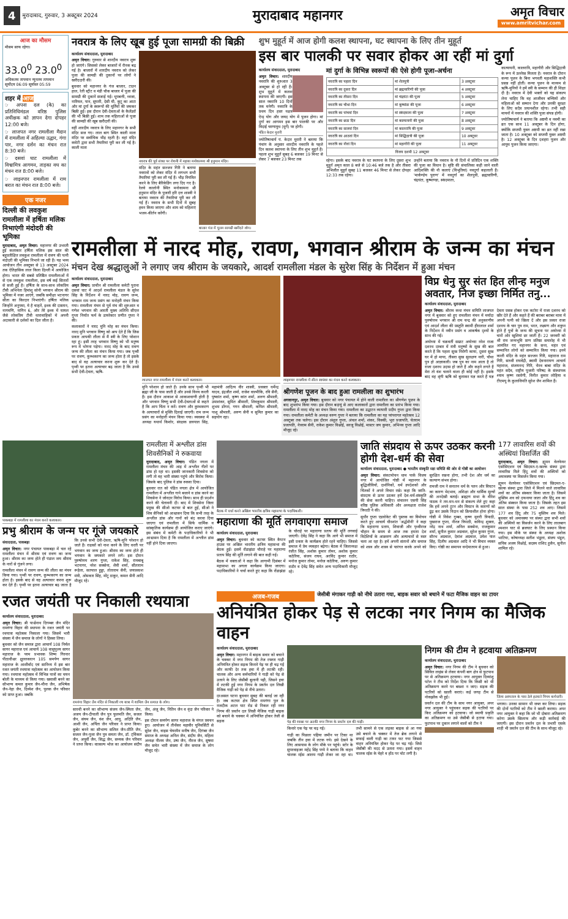4 मुरादाबाद, गुरुवार, 3 अक्टूबर 2024
मुरादाबाद महानगर अमृत विचार
www.amritvichar.com
आज का मौसम
मौसम साफ रहेगा।
33.0<sup>0</sup> 23.0<sup>0</sup>
अधिकतम तापमान न्यूनतम तापमान
सूर्योदय 06:09 सूर्यास्त 05:59
शहर में आज
☞ अपना दल (के) का प्रतिनिधिमंडल वरिष्ठ पुलिस अधीक्षक को ज्ञापन देगा दोपहर 12:00 बजे।
☞ लाजपत नगर रामलीला मैदान में रामलीला में अहिल्या उद्धार, गंगा पार, नगर दर्शन का मंचन रात 8:30 बजे।
☞ दसवां घाट रामलीला में विश्वामित्र आगमन, ताड़का वध का मंचन रात 8:00 बजे।
☞ लाइनपार रामलीला में राम बरात का मंचन रात 8:00 बजे।
एक नजर
दिल्ली की लवकुश रामलीला में हर्षिता मलिक निभाएंगी मंदोदरी की भूमिका
मुरादाबाद, अमृत विचार: महानगर की उभरती हुई कलाकार हर्षिता मलिक इस साल की बहुप्रतीक्षित लवकुश रामलीला में रावण की पत्नी मंदोदरी की भूमिका निभाने जा रही हैं। यह भव्य आयोजन तीन अक्टूबर से 13 अक्टूबर 2024 तक ऐतिहासिक लाल किला दिल्ली में आयोजित होगा। भारत की सबसे प्रतिष्ठित रामलीलाओं में से एक लवकुश रामलीला, इस वर्ष कई सितारों से सजी हुई है। हर्षिता के साथ-साथ लोकप्रिय टीवी अभिनेता हिमांशु सोनी भगवान श्रीराम की भूमिका में नजर आएंगे, जबकि समीक्षा भटनागर सीता का किरदार निभाएंगी। हर्षिता मलिक जिन्होंने अनुपमा, ये है चाहतें, इश्क की दास्तान, नागमणि, नागिन 6, और तेरे इश्क में घायल जैसे लोकप्रिय टीवी धारावाहिकों में अपनी अदाकारी से दर्शकों का दिल जीता है।
नवरात्र के लिए खूब हुई पूजा सामग्री की बिक्री
कार्यालय संवाददाता, मुरादाबाद
अमृत विचार: गुरुवार से शारदीय नवरात्र शुरू हो जाएंगे। जिसको लेकर बाजारों में रौनक बढ़ गई है। बाजारों में शारदीय नवरात्र को लेकर पूजा की सामग्री की दुकानों पर लोगों ने खरीददारी की।
बुधवार को महानगर के गंज बाजार, टाउन हाल, रेती स्ट्रीट व मंडी चौक बाजार में पूजा की सामग्री की दुकानें सजाई गई। धूपबत्ती, ध्वजा, नारियल, पान, सुपारी, देसी घी, कूटू का आटा और मां दुर्गा के स्वरूपों की मूर्तियों की जमकर बिक्री हुई। इस दौरान देवी-देवताओं के कैलेंडरों की भी बिक्री हुई। शाम तक महिलाओं से पूजा की सामग्री की खूब खरीदारी की।
वहीं शारदीय नवरात्र के लिए महानगर के सभी मंदिर सज गए। लाल बाग स्थित काली माता मंदिर पर सर्वाधिक भीड़ रहती है। वहां मंदिर कमेटी द्वारा सभी तैयारियां पूरी कर ली गई है। काली माता
नवरात्र की पूर्व संध्या पर रोशनी में नहाया मनोकामना श्री हनुमान मंदिर।
मंदिर के महंत सज्जन गिरि ने बताया नवरात्रों को लेकर मंदिर में लगभग सभी तैयारियां पूरी कर ली गई हैं। भीड़ नियंत्रित करने के लिए बैरिकेडिंग लगा दिए गए है। रेलवे कालोनी स्थित मनोकामना श्री हनुमान मंदिर के पुजारी हरि दत्त शास्त्री ने बताया नवरात्र की तैयारियां पूरी कर ली गई हैं। नवरात्र के सभी दिनों में सुबह हवन किया जाएगा और शाम को महिलाएं भजन-कीर्तन करेंगी।
बाजार गंज में पूजन सामग्री खरीदते लोग।
शुभ मुहूर्त में आज होगी कलश स्थापना, घट स्थापना के लिए तीन मुहूर्त
इस बार पालकी पर सवार होकर आ रहीं मां दुर्गा
कार्यालय संवाददाता, मुरादाबाद
अमृत विचार: शारदीय नवरात्रि की शुरुआत 3 अक्टूबर से हो रही हैं। शुभ मुहूर्त में कलश स्थापना की जाएगी। इस साल नवरात्रि 10 दिनों तक मनेगी। नवरात्रि के प्रथम दिन हस्त नक्षत्र ऐन्द्र योग और जयद योग में पूजन होगा। मां दुर्गा का आगमन इस बार पालकी पर और विदाई चरणायुध (मुर्गे) पर होगी।
पंडित केदार मुरारी
ज्योतिषाचार्य पं. केदार मुरारी ने बताया कि पंचांग के अनुसार शारदीय नवरात्रि के पहले दिन कलश स्थापना के लिए तीन शुभ मुहूर्त हैं। पहला शुभ मुहूर्त सुबह 6 बजकर 19 मिनट से लेकर 7 बजकर 23 मिनट तक
मां दुर्गा के विभिन्न स्वरूपों की ऐसे होगी पूजा-अर्चना
| नवरात्रि का पहला दिन | मां शैलपुत्री | 3 अक्टूबर |
| नवरात्रि का दूसरा दिन | मां ब्रह्मचारिणी की पूजा | 4 अक्टूबर |
| नवरात्रि का तीसरा दिन | मां चंद्रघंटा की पूजा | 5 अक्टूबर |
| नवरात्रि का चौथा दिन | मां कूष्मांडा की पूजा | 6 अक्टूबर |
| नवरात्रि का पांचवां दिन | मां स्कंदमाता की पूजा | 7 अक्टूबर |
| नवरात्रि का छठा दिन | मां कात्यायनी की पूजा | 8 अक्टूबर |
| नवरात्रि का सातवां दिन | मां कालरात्रि की पूजा | 9 अक्टूबर |
| नवरात्रि का आठवां दिन | मां सिद्धिदात्री की पूजा | 10 अक्टूबर |
| नवरात्रि का नौवां दिन | मां महागौरी की पूजा | 11 अक्टूबर |
| विजय दशमी 12 अक्टूबर | | |
रहेगा। इसके बाद नवरात्र के घट स्थापना के लिए दूसरा शुभ मुहूर्त अमृत काल 8 बजे से 10:46 बजे तक है और तीसरा अभिजीत मुहूर्त सुबह 11 बजकर 46 मिनट से लेकर दोपहर 12:33 तक रहेगा।
उन्होंने बताया कि नवरात्र के नौ दिनों में प्रतिदिन एक शक्ति की पूजा का विधान है। सृष्टि की संचालिका कही जाने वाली आदिशक्ति की नौ कलाएं (विभूतियां) नवदुर्गा कहलाती हैं। 'मार्कण्डेय पुराण' में नवदुर्गा का शैलपुत्री, ब्रह्मचारिणी, चंद्रघंटा, कूष्माण्डा, स्कंदमाता,
कात्यायनी, कालरात्रि, महागौरी और सिद्धिदात्री के रूप में उल्लेख मिलता है। नवरात्र के दौरान कन्या पूजन के बिना भगवती महाशक्ति कभी प्रसन्न नहीं होतीं। कन्या पूजन के माध्यम से ऋषि-मुनियों ने हमें स्त्री के सम्मान की ही शिक्षा दी है। नवरात्र में देवी भक्तों को यह संकल्प लेना चाहिए कि वह आजीवन बच्चियों और महिलाओं को सम्मान देगा और उनकी सुरक्षा के लिए सदैव प्रयत्नशील रहेगा। तभी सही मायनों में नवरात्र की शक्ति पूजा संपन्न होगी।
ज्योतिषाचार्य ने बताया कि अष्टमी व नवमी का व्रत एक साथ 11 अक्टूबर के दिन होगा, क्योंकि सप्तमी युक्त अष्टमी का व्रत नहीं रखा जाता है। 10 अक्टूबर को सप्तमी युक्त अष्टमी है। 12 अक्टूबर के दिन दशहरा पूजन और आयुध पूजन किया जाएगा।
रामलीला में नारद मोह, रावण, भगवान श्रीराम के जन्म का मंचन
मंचन देख श्रद्धालुओं ने लगाए जय श्रीराम के जयकारे, आदर्श रामलीला मंडल के सुरेश सिंह के निर्देशन में हुआ मंचन
कार्यालय संवाददाता, मुरादाबाद
अमृत विचार: प्राचीन श्री रामलीला कमेटी पुराना दसवां घाट में आदर्श रामलीला मंडल के सुरेश सिंह के निर्देशन में नारद मोह, रावण जन्म, भगवान राम जन्म प्रसंग का मनोहरी मंचन किया गया। रामलीला मंचन से पूर्व मंच की शुरुआत व गणेश भगवान की आरती मुख्य अतिथि सीएल गुप्ता निर्यात फर्म के डायरेक्टर प्रणीत गुप्ता ने की।
कलाकारों ने नारद मुनि मोह का मंचन किया। नारद मुनि भगवान विष्णु को श्राप देते हैं कि जिस प्रकार आपकी लीला से मैं स्त्री के लिए परेशान रहा हूं। इसी तरह भगवान विष्णु को भी मनुष्य रूप में भोगना पड़ेगा। नारद मोह के बाद रावण जन्म की लीला का मंचन किया गया। जब पृथ्वी पर रावण, कुम्भकरण का जन्म होता है तो इसके बाद से वह अत्याचार करना शुरू कर देते हैं। पृथ्वी पर इतना अत्याचार बढ़ जाता है कि उनसे सभी देवी-देवता, ऋषि-
लाजपत नगर रामलीला में मंचन करते कलाकार।
लाइनपार रामलीला में सीता स्वयंवर का मंचन करते कलाकार।
मुनि परेशान हो जाते हैं। उनके साथ पृथ्वी भी ब्रह्मा जी के पास जाती हैं और उनसे विनय करती हैं। इस दौरान आकाश से आकाशवाणी होती है और भगवान विष्णु सभी देवी-देवताओं से कहते हैं कि आप चिंता न करें। रावण और कुम्भकरण के अत्याचारों से मुक्ति दिलाई जाएगी। राम जन्म प्रसंग का मनोहारी मंचन किया गया। व्यवस्था में अध्यक्ष यथार्थ किशोर, संरक्षक छत्रपाल सिंह, महामंत्री आदित्य वीर शास्त्री, प्रवक्ता धर्मेन्द्र यादव, इंद्रजीत शर्मा, राजेश वाल्मीकि, रवि सैनी, पुष्कांत शर्मा, कृष्ण कांत शर्मा, अरुण श्रीमाली, उमाशंकर, सुमित श्रीमाली, शिवकुमार श्रीमाली, शुभम डोंगरा, गगन श्रीमाली, कपिल श्रीमाली, पाशु श्रीमाली, अरुण सैनी व सुमित कुमार का सहयोग रहा।
श्रीगणेश पूजन के बाद हुआ रामलीला का शुभारंभ
अगवानपुर, अमृत विचार: बुधवार को नगर पंचायत में होने वाली रामलीला का श्रीगणेश पूजन के बाद शुभारंभ किया गया। इस दौरान बदायूं से आए कलाकारों द्वारा रामलीला का प्रारंभ किया गया। रामलीला में नारद मोह का मंचन किया गया। रामलीला का उद्घाटन व्यापारी प्रदीप गुप्ता द्वारा किया गया। रामलीला कमेटी के अध्यक्ष वरुण गुप्ता ने बताया कि रामलीला का यह परंपरागत महोत्सव 12 अक्टूबर तक चलेगा। इस दौरान अंशुल गुप्ता, अंचल शर्मा, शंकर, विक्की, भूरा प्रजापति, चेतराम प्रजापति, नेत्रराम सैनी, राकेश कुमार विश्नोई, सरजू विश्नोई, मास्टर जय कुमार, अभिनव गुप्ता आदि मौजूद रहे।
विप्र धेनु सुर संत हित लीन्ह मनुज अवतार, निज इच्छा निर्मित तनु...
कार्यालय संवाददाता, मुरादाबाद
अमृत विचार: श्रीराम कथा मंचन समिति लाजपत नगर में बुधवार को हुए रामलीला मंचन में मर्यादा पुरुषोत्तम भगवान श्री राम चन्द्र की अनुकरणीय एवं आदर्श लीला की प्रस्तुति स्वामी हीरालाल शर्मा के निर्देशन में नवीन प्रसंग व आकर्षक दृश्यों के साथ की गई।
अयोध्या में चक्रवर्ती सम्राट अयोध्या नरेश राजा दशरथ दरबार में मंत्री मनुष्यों के सुख की बात करते हैं कि पहला सुख निरोगी काया, दूसरा सुख घर में हो माया, तीसरा सुख सुलक्षण नारी, चौथा पुत्र हो आज्ञाकारी। जब पुत्र का नाम आता है तो राजा दशरथ उदास हो जाते हैं और कहने लगते हैं मेरा तो वंश चलाने वाला ही कोई नहीं है। इसके बाद वह श्रृंगी ऋषि को बुलाकर यज्ञ करते हैं यज्ञ देवता प्रसन्न होकर एक कटोरा में राजा दशरथ को खीर देते हैं और कहते हैं की बराबर बराबर मात्रा में अपनी पत्नी को खिला दें और इस प्रकार राजा दशरथ के चार पुत्र राम, भरत, लक्ष्मण और शत्रुघ्न होते हैं पुत्रों के जन्म की सूचना पर अयोध्या में चारों ओर खुशियां छा जाती हैं। 22 जनवरी को श्री राम जन्मभूमि प्राण प्रतिष्ठा समारोह में भी आमंत्रित गए महानगर के सन्त, महंत एवं सम्मानित लोगों को सम्मानित किया गया। इनमें काली मंदिर के महंत सज्जन गिरि, महाराज राम गिरि, साध्वी राघवेंद्री, स्वामी देवनारायण आचार्य महाराज, संजयनन्द गिरि, भैरव बाबा मंदिर के महंत सदैव, राष्ट्रीय पुजारी परिषद के संस्थापक श्याम कृष्ण रस्तोगी, विनीत कुमार लोहिया व टीएमयू के कुलाधिपति सुरेश जैन शामिल हैं।
पाकबड़ा में रामलीला का मंचन करते कलाकार।
प्रभु श्रीराम के जन्म पर गूंजे जयकारे
संवाददाता, पाकबड़ा
अमृत विचार: नगर पंचायत पाकबड़ा में चल रहे रामलीला मंचन में श्रीराम एवं रावण का जन्म हुआ। श्रीराम का जन्म होते ही पंडाल जय श्रीराम के नारों से गूंजने लगा।
रामलीला मंचन में रावण जन्म की लीला का मंचन किया गया। पृथ्वी पर रावण, कुम्भकरण का जन्म होता है। इसके बाद से वह अत्याचार करना शुरू कर देते हैं। पृथ्वी पर इतना अत्याचार बढ़ जाता है कि उनसे सभी देवी-देवता, ऋषि-मुनि परेशान हो जाते हैं। राक्षसों को नाश करने के लिए धरती पर भगवान का जन्म हुआ। श्रीराम का जन्म होते ही भगवान के जयकारे लगने लगे। इस दौरान पुरुषोत्तम शरण गुप्ता, राकेश सिंह, रामबाबू भटनागर, नरेश सक्सेना, शैवी शर्मा, सीताराम रूहेला, सतपाल हुड्डा, तोताराम सैनी, जयप्रकाश मंत्री, ओमकार सिंह, मोंटू ठाकुर, कमल सैनी आदि मौजूद रहे।
रामलीला में अश्लील डांस शिवसैनिकों ने रुकवाया
मुरादाबाद, अमृत विचार: पंडित नगला में रामलीला मंचन की आड़ में अश्लील गीतों पर डांस हो रहा था। इसकी जानकारी शिवसेना को लगी तो वह भारी संख्या पहुंचे और विरोध किया। जिसके बाद पुलिस ने डांस रुकवा दिया।
बुधवार रात को पंडित नगला क्षेत्र में आयोजित रामलीला में अश्लील गाने बजाने व डांस करने का शिवसेना ने जोरदार विरोध किया। साथ ही प्रदर्शन करने की चेतावनी दी। बाद में शिवसेना जिला प्रमुख की सीओ कटघर से बात हुई, सीओ ने शिव सैनिकों को आश्वासन दिया कि सभी तरह के अश्लील डांस और गानों को बंद करवा दिया जाएगा एवं रामलीला में सिर्फ धार्मिक व सांस्कृतिक कार्यक्रम ही आयोजित कराए जाएंगे। इस संबंध में कमेटी के पदाधिकारियों ने भी आश्वासन दिया है कि रामलीला में अश्लील डांस नहीं होने दिया जाएगा।
बैठक में चर्चा करते अखिल भारतीय क्षत्रिय महासभा के पदाधिकारी।
महाराणा की मूर्ति लगवाएगा समाज
कार्यालय संवाददाता, मुरादाबाद
अमृत विचार: बुधवार को कटघर स्थित कैप्टन हाउस पर अखिल भारतीय क्षत्रिय महासभा की बैठक हुई। इसमें रोंडाझंडा चौराहे पर महाराणा प्रताप सिंह की मूर्ति लगाने की बात कही गई।
बैठक में वक्ताओं ने कहा कि आगामी दिसंबर में महासभा का अगला कार्यक्रम किया जाएगा। पदाधिकारियों ने चर्चा करते हुए कहा कि रोंडाझंडा के चौराहे पर महाराणा प्रताप की मूर्ति लगवाई जाएगी। देवेंद्र सिंह ने कहा कि आगे भी समाज में इसी प्रकार के कार्यक्रम होते रहने चाहिए। जिससे समाज में प्रेम व्यवहार बढ़ेगा। बैठक में जिलाध्यक्ष रंजीत सिंह, अशोक कुमार तोमर, अशोक कुमार कठेरिया, संजय राघव, अरविंद कुमार राठौर, मनोज कुमार तोमर, मनोज कठेरिया, अरुण कुमार राठौर व देवेंद्र सिंह समेत अन्य पदाधिकारी मौजूद रहे।
जाति संप्रदाय से ऊपर उठकर करनी होगी देश-धर्म की सेवा
कार्यालय संवाददाता, मुरादाबाद ● भारतीय संस्कृति रक्षा समिति की ओर से गोष्ठी का आयोजन
अमृत विचार: संकटमोचन धाम पार्क विजय नगर में आयोजित गोष्ठी में महानगर के बुद्धिजीवियों, दार्शनिकों, धर्म उपदेशकों और चिंतकों ने अपने विचार रखे। कहा कि जाति-संप्रदाय से ऊपर उठकर हमें देश-धर्म-संस्कृति की सेवा करनी चाहिए। संचालन एसपी सिंह वरिष्ठ पुलिस अधिकारी और अध्यक्षता राजेश त्रिपाठी ने की।
सुधीर गुप्ता एडवोकेट की पुस्तक का विमोचन करते हुए आचार्य धीरशांत 'अर्द्धमौनी' ने कहा कि महाराणा प्रताप, शिवाजी और पृथ्वीराज चौहान के समय से आज तक हमारा देश विदेशियों के आक्रमण और अत्याचारों से त्रस्त चला आ रहा है। हमें अपनी संतानों और समाज को शस्त्र और शास्त्र से पारंगत करके अपने को सुरक्षित रखना होगा, तभी देश और धर्म का कल्याण संभव होगा।
रामजी राम ने सनातन धर्म के पतन और विघटन का कारण भेदभाव, अशिक्षा और धार्मिक मूल्यों की अनदेखी बताई। ब्राह्मण सभा के वीरेश पाठक ने तन-मन-धन से संकल्प लेते हुए कहा कि हमें अपने टूटन और विघटन के कारणों को ढूंढ़ कर उसके निदान को क्रियाशील होना होगा। गोष्ठी में निवेश गुम्बर, कृष्ण मुरारी त्रिपाठी, पुखराज गुप्ता, नीरज त्रिपाठी, कविन्द्र शुक्ला, नरेंद्र नाथ शर्मा, अनिल सक्सेना, राजकुमार शर्मा, सुनील कुमार अग्रवाल, सुरेश कुमार गुप्ता, सौरभ अग्रवाल, देवांश अग्रवाल, उमेश पाल सिंह, दिलीप अग्रवाल आदि ने भी विचार व्यक्त किए। गोष्ठी का समापन वन्देमातरम से हुआ।
177 लावारिस शवों की अस्थियां विसर्जित कीं
मुरादाबाद, अमृत विचार: ह्यूमन वेलफेयर एसोसिएशन एवं खिदमत-ए-खल्क संस्था द्वारा लावारिस मिले हिंदू शवों की अस्थियों को अमावस्या पर विसर्जन किया गया।
ह्यूमन वेलफेयर एसोसिएशन एवं खिदमत-ए-खल्क संस्था द्वारा जिले में मिलने वाले लावारिस शवों का अंतिम संस्कार किया जाता है। जिसमें मुस्लिम शव को दफनाया जाता और हिंदू शव का अंतिम संस्कार किया जाता है। जिसके तहत इस साल संस्था के पास 252 शव आए। जिसमें 177 शव हिंदू और 75 मुस्लिम शव मिले। बुधवार को अमावस्या पर संस्था द्वारा सभी शवों की अस्थियों का विसर्जन करने के लिए लालबाग श्मशान घाट से ब्रजघाट के लिए प्रस्थान किया गया। इस मौके पर संस्था के अध्यक्ष अशोक भाटिया, कोषाध्यक्ष सतीश भंडूला, संजय भंडूल, सचिव अजय विश्नोई, सदस्य राशिद हुसैन, सुनील शामिल रहे।
रजत जयंती पर निकाली रथयात्रा
कार्यालय संवाददाता, मुरादाबाद
अमृत विचार: श्री पार्श्वनाथ दिगम्बर जैन मंदिर रामगंगा विहार की स्थापना के रजत जयंती पर रथयात्रा महोत्सव निकाला गया। जिसमें भारी संख्या में जैन समाज के लोगों ने हिस्सा लिया।
बुधवार को जैन समाज द्वारा आचार्य 108 निर्मल सागर महाराज एवं आचार्य 108 वासुपूज्य सागर महाराज के परम प्रभावक शिष्य गिरनार पीठाधीश्वर क्षुल्लकरत्न 105 समर्पण सागर महाराज के आशीर्वाद एवं सानिध्य में इस बार रजत जयंती रथयात्रा महोत्सव का आयोजन किया गया। रथयात्रा महोत्सव में विभिन्न पात्रों का चयन बोली के माध्यम से किया गया। खवासी बनने का सौभाग्य कमल कुमार जैन-मीना जैन, अभिषेक जैन-नेहा जैन, दिव्येश जैन, पुलक जैन परिवार को प्राप्त हुआ। जबकि
रामगंगा विहार जैन मंदिर से निकाली रथ यात्रा में शामिल जैन समाज के लोग।
सारथी बनने का सौभाग्य संजय जैन-स्मिता जैन, अजय जैन-दीपाली जैन पुत्र फूलमति जैन, सजल जैन, संयम जैन, वंश जैन, आयु, अदिति जैन, आशी जैन, अर्पिता जैन परिवार ने प्राप्त किया। कुबेर बनने का सौभाग्य सलिल जैन-प्रीति जैन, सजल जैन-पूजा जैन पुत्र समता जैन, डॉ. ट्विंकल जैन, अपूर्वी जैन, सिद्ध जैन, सम्यक जैन परिवार ने प्राप्त किया। वात्सल्य भोज का आयोजन संदीप जैन, अंजू जैन, नितिन जैन व वृंदा जैन परिवार ने किया।
इस दौरान समर्पण सागर महाराज के मंगल प्रवचन हुए। आयोजन में तीर्थंकर महावीर यूनिवर्सिटी से सुरेश जैन, वाइस चेयरमैन मनीष जैन, दिगंबर जैन समाज के अध्यक्ष अनिल जैन, संदीप जैन, महिला अध्यक्ष नीलम जैन, उषा जैन, नीरज जैन, सुषमा जैन समेत भारी संख्या में जैन समाज के लोग मौजूद रहे।
अजब-गजब जेसीबी मंगाकर गाड़ी को नीचे उतारा गया, बाइक सवार को बचाने में फटा मैजिक वाहन का टायर
अनियंत्रित होकर पेड़ से लटका नगर निगम का मैजिक वाहन
कार्यालय संवाददाता, मुरादाबाद
अमृत विचार: महानगर में बाइक सवार को बचाने के चक्कर में नगर निगम की तेज रफ्तार गाड़ी अनियंत्रित होकर सड़क किनारे पेड़ पर ही चढ़ गई और काफी देर तक हवा में ही लटकी रही। चालक और अन्य कर्मचारियों ने गाड़ी को पेड़ से उतरने के लिए जेसीबी बुलानी पड़ी, जिसने हवा में लटकी हुई नगर निगम के प्रवर्तन दल लिखी मैजिक गाड़ी को पेड़ से नीचे उतारा।
दरअसल घटना बुधवार सुबह की बताई जा रही है। जब कटघर क्षेत्र स्थित रामगंगा पुल के नजदीक अटल घाट रोड से निकल रही नगर निगम की प्रवर्तन दल लिखी मैजिक गाड़ी बाइक को बचाने के चक्कर में अनियंत्रित होकर तेजी से सड़क
पेड़ की शाखा पर अटकी नगर निगम के प्रवर्तन दल की गाड़ी।
किनारे एक पेड़ पर चढ़ गई।
गाड़ी का पिछला पहिया जमीन पर टिका था जबकि तीन हवा में लटक गये। इसे देखने के लिए आसपास के लोग मौके पर पहुंचे। स्टोर के सुपरवाइजर महेंद्र सिंह पप्पे ने बताया कि वाहन चालक रईस आलम गाड़ी लेकर जा रहा था। तभी सामने से एक लड़का बाइक से आ गया उसे बचाने के चक्कर में तेज ब्रेक लगाने से सफाई वाली गाड़ी का टायर फट गया जिससे वाहन अनियंत्रित होकर पेड़ पर चढ़ गई। जिसे जेसीबी की मदद से उतारा गया। इसमें वाहन चालक रईस के चेहरे व होंठ पर चोट लगी है।
निगम की टीम ने हटवाया अतिक्रमण
कार्यालय संवाददाता, मुरादाबाद
अमृत विचार: नगर निगम की टीम ने बुधवार को सिविल लाइंस से लेकर कंपनी बाग क्षेत्र से फुटपाथ पर से अतिक्रमण हटवाया। नगर आयुक्त दिव्यांशु पटेल ने टीम को निर्देश दिया कि किसी को भी अतिक्रमण करने पर बख्शा न जाए। सड़क की पटरियों को खाली कराएं। कई जगह टीम से नोकझोंक भी हुई।
प्रवर्तन दल की टीम के साथ नगर आयुक्त, अपर नगर आयुक्त ने पहुंचकर सड़क की पटरियों पर किए अतिक्रमण को हटवाया। जो स्थायी प्रकृति का अतिक्रमण था उसे जेसीबी से हटाया गया। फुटपाथ पर दुकान लगाने वालों को टीम ने
जिला अस्पताल के पास ठेले हटवाते निगम कर्मचारी।
भगाया। उनका सामान भी जब्त कर लिया। सड़क की दोनों पटरियों को टीम ने खाली कराया। अपर नगर आयुक्त ने कहा कि जो भी दोबारा अतिक्रमण करेगा उसके खिलाफ और कड़ी कार्रवाई की जाएगी। इस दौरान प्रवर्तन दल के प्रभारी एसके शाही भी प्रवर्तन दल की टीम के साथ मौजूद रहे।